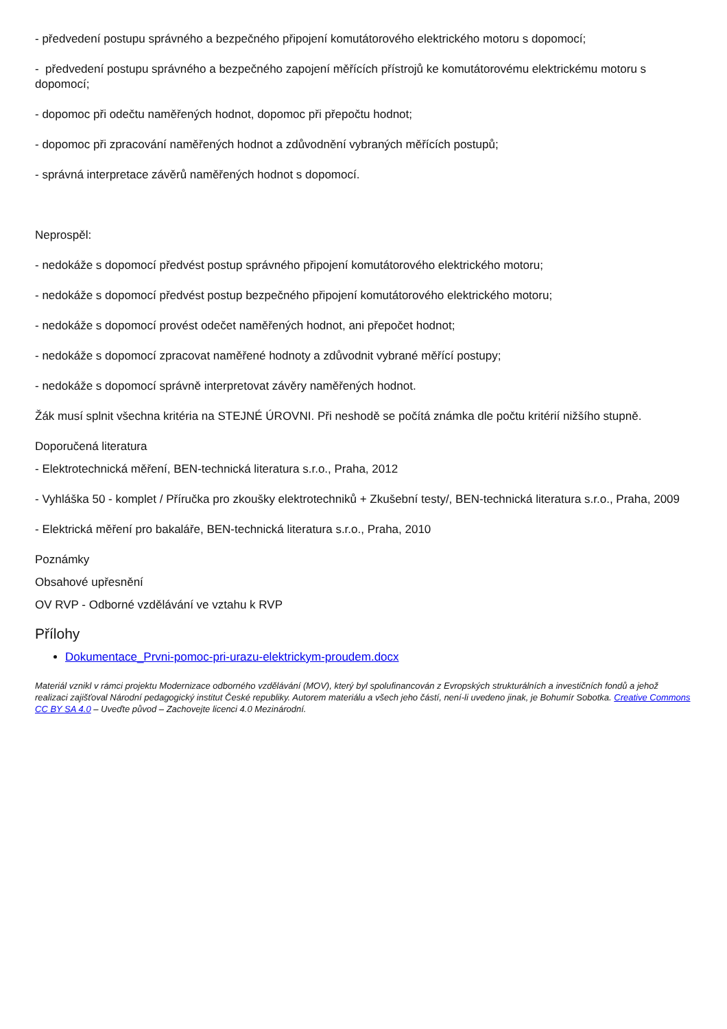- předvedení postupu správného a bezpečného připojení komutátorového elektrického motoru s dopomocí;
- předvedení postupu správného a bezpečného zapojení měřících přístrojů ke komutátorovému elektrickému motoru s dopomocí;
- dopomoc při odečtu naměřených hodnot, dopomoc při přepočtu hodnot;
- dopomoc při zpracování naměřených hodnot a zdůvodnění vybraných měřících postupů;
- správná interpretace závěrů naměřených hodnot s dopomocí.
Neprospěl:
- nedokáže s dopomocí předvést postup správného připojení komutátorového elektrického motoru;
- nedokáže s dopomocí předvést postup bezpečného připojení komutátorového elektrického motoru;
- nedokáže s dopomocí provést odečet naměřených hodnot, ani přepočet hodnot;
- nedokáže s dopomocí zpracovat naměřené hodnoty a zdůvodnit vybrané měřící postupy;
- nedokáže s dopomocí správně interpretovat závěry naměřených hodnot.
Žák musí splnit všechna kritéria na STEJNÉ ÚROVNI. Při neshodě se počítá známka dle počtu kritérií nižšího stupně.
Doporučená literatura
- Elektrotechnická měření, BEN-technická literatura s.r.o., Praha, 2012
- Vyhláška 50 - komplet / Příručka pro zkoušky elektrotechniků + Zkušební testy/, BEN-technická literatura s.r.o., Praha, 2009
- Elektrická měření pro bakaláře, BEN-technická literatura s.r.o., Praha, 2010
Poznámky
Obsahové upřesnění
OV RVP - Odborné vzdělávání ve vztahu k RVP
Přílohy
Dokumentace_Prvni-pomoc-pri-urazu-elektrickym-proudem.docx
Materiál vznikl v rámci projektu Modernizace odborného vzdělávání (MOV), který byl spolufinancován z Evropských strukturálních a investičních fondů a jehož realizaci zajišťoval Národní pedagogický institut České republiky. Autorem materiálu a všech jeho částí, není-li uvedeno jinak, je Bohumír Sobotka. Creative Commons CC BY SA 4.0 – Uveďte původ – Zachovejte licenci 4.0 Mezinárodní.